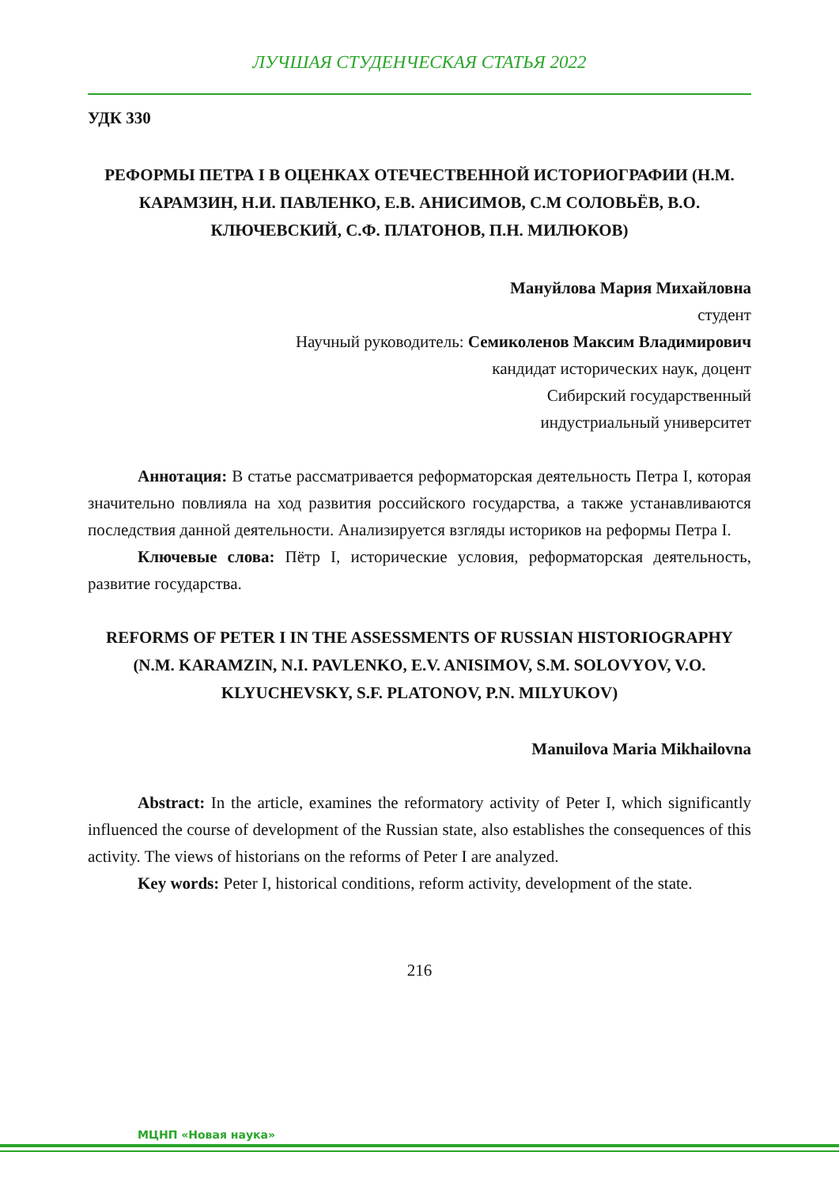ЛУЧШАЯ СТУДЕНЧЕСКАЯ СТАТЬЯ 2022
УДК 330
РЕФОРМЫ ПЕТРА I В ОЦЕНКАХ ОТЕЧЕСТВЕННОЙ ИСТОРИОГРАФИИ (Н.М. КАРАМЗИН, Н.И. ПАВЛЕНКО, Е.В. АНИСИМОВ, С.М СОЛОВЬЁВ, В.О. КЛЮЧЕВСКИЙ, С.Ф. ПЛАТОНОВ, П.Н. МИЛЮКОВ)
Мануйлова Мария Михайловна
студент
Научный руководитель: Семиколенов Максим Владимирович
кандидат исторических наук, доцент
Сибирский государственный
индустриальный университет
Аннотация: В статье рассматривается реформаторская деятельность Петра I, которая значительно повлияла на ход развития российского государства, а также устанавливаются последствия данной деятельности. Анализируется взгляды историков на реформы Петра I.
Ключевые слова: Пётр I, исторические условия, реформаторская деятельность, развитие государства.
REFORMS OF PETER I IN THE ASSESSMENTS OF RUSSIAN HISTORIOGRAPHY (N.M. KARAMZIN, N.I. PAVLENKO, E.V. ANISIMOV, S.M. SOLOVYOV, V.O. KLYUCHEVSKY, S.F. PLATONOV, P.N. MILYUKOV)
Manuilova Maria Mikhailovna
Abstract: In the article, examines the reformatory activity of Peter I, which significantly influenced the course of development of the Russian state, also establishes the consequences of this activity. The views of historians on the reforms of Peter I are analyzed.
Key words: Peter I, historical conditions, reform activity, development of the state.
216
МЦНП «Новая наука»